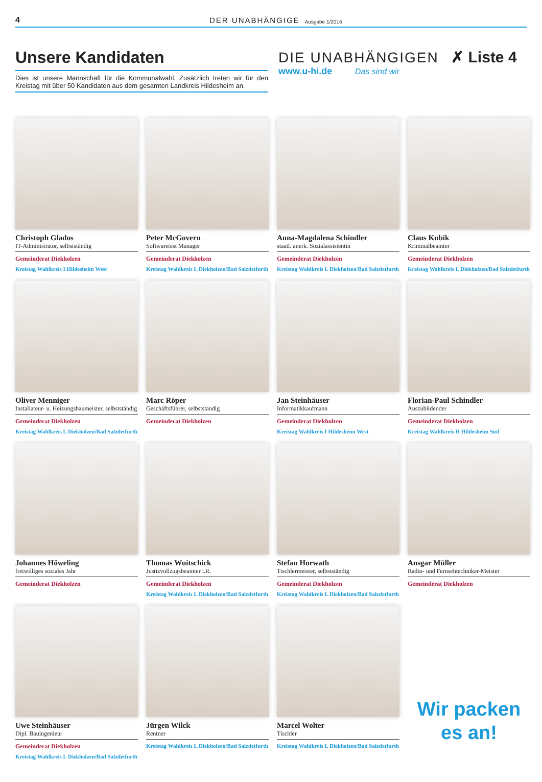4 DER UNABHÄNGIGE Ausgabe 1/2016
Unsere Kandidaten
Dies ist unsere Mannschaft für die Kommunalwahl. Zusätzlich treten wir für den Kreistag mit über 50 Kandidaten aus dem gesamten Landkreis Hildesheim an.
DIE UNABHÄNGIGEN ✗ Liste 4
www.u-hi.de Das sind wir
Christoph Glados
IT-Administrator, selbstständig
Gemeinderat Diekholzen
Kreistag Wahlkreis I Hildesheim West
Peter McGovern
Softwaretest Manager
Gemeinderat Diekholzen
Kreistag Wahlkreis L Diekholzen/Bad Salzdetfurth
Anna-Magdalena Schindler
staatl. anerk. Sozialassistentin
Gemeinderat Diekholzen
Kreistag Wahlkreis L Diekholzen/Bad Salzdetfurth
Claus Kubik
Kriminalbeamter
Gemeinderat Diekholzen
Kreistag Wahlkreis L Diekholzen/Bad Salzdetfurth
Oliver Menniger
Installateur- u. Heizungsbaumeister, selbstständig
Gemeinderat Diekholzen
Kreistag Wahlkreis L Diekholzen/Bad Salzdetfurth
Marc Röper
Geschäftsführer, selbstständig
Gemeinderat Diekholzen
Jan Steinhäuser
Informatikkaufmann
Gemeinderat Diekholzen
Kreistag Wahlkreis I Hildesheim West
Florian-Paul Schindler
Auszubildender
Gemeinderat Diekholzen
Kreistag Wahlkreis H Hildesheim Süd
Johannes Höweling
freiwilliges soziales Jahr
Gemeinderat Diekholzen
Thomas Wuitschick
Justizvollzugsbeamter i.R.
Gemeinderat Diekholzen
Kreistag Wahlkreis L Diekholzen/Bad Salzdetfurth
Stefan Horwath
Tischlermeister, selbstständig
Gemeinderat Diekholzen
Kreistag Wahlkreis L Diekholzen/Bad Salzdetfurth
Ansgar Müller
Radio- und Fernsehtechniker-Meister
Gemeinderat Diekholzen
Uwe Steinhäuser
Dipl. Bauingenieur
Gemeinderat Diekholzen
Kreistag Wahlkreis L Diekholzen/Bad Salzdetfurth
Jürgen Wilck
Rentner
Kreistag Wahlkreis L Diekholzen/Bad Salzdetfurth
Marcel Wolter
Tischler
Kreistag Wahlkreis L Diekholzen/Bad Salzdetfurth
Wir packen es an!